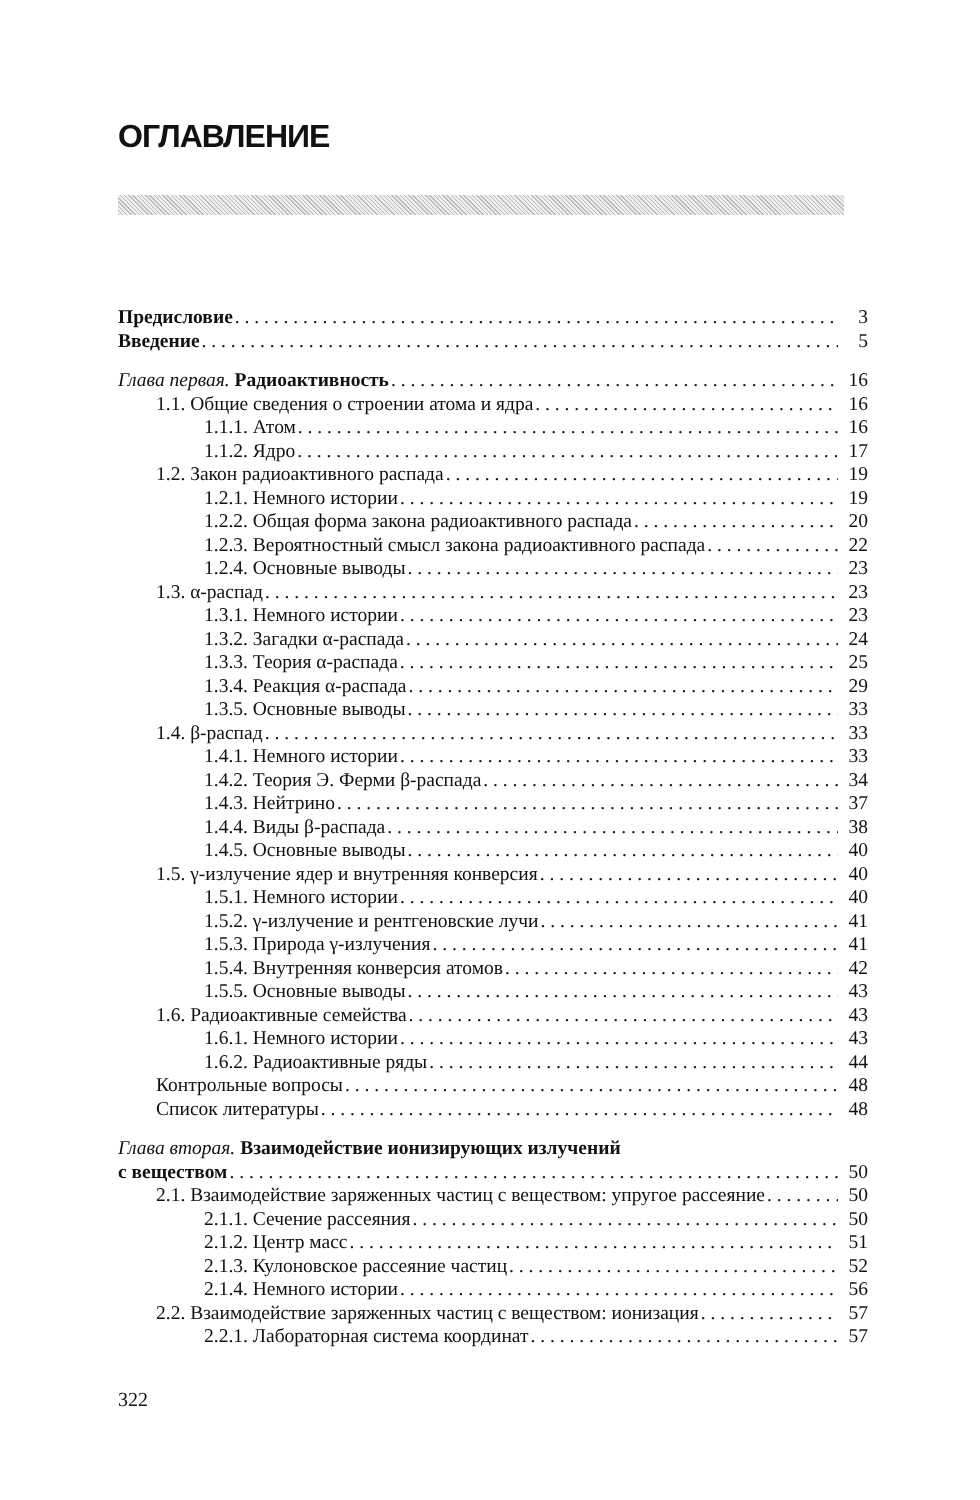ОГЛАВЛЕНИЕ
Предисловие 3
Введение 5
Глава первая. Радиоактивность 16
1.1. Общие сведения о строении атома и ядра 16
1.1.1. Атом 16
1.1.2. Ядро 17
1.2. Закон радиоактивного распада 19
1.2.1. Немного истории 19
1.2.2. Общая форма закона радиоактивного распада 20
1.2.3. Вероятностный смысл закона радиоактивного распада 22
1.2.4. Основные выводы 23
1.3. α-распад 23
1.3.1. Немного истории 23
1.3.2. Загадки α-распада 24
1.3.3. Теория α-распада 25
1.3.4. Реакция α-распада 29
1.3.5. Основные выводы 33
1.4. β-распад 33
1.4.1. Немного истории 33
1.4.2. Теория Э. Ферми β-распада 34
1.4.3. Нейтрино 37
1.4.4. Виды β-распада 38
1.4.5. Основные выводы 40
1.5. γ-излучение ядер и внутренняя конверсия 40
1.5.1. Немного истории 40
1.5.2. γ-излучение и рентгеновские лучи 41
1.5.3. Природа γ-излучения 41
1.5.4. Внутренняя конверсия атомов 42
1.5.5. Основные выводы 43
1.6. Радиоактивные семейства 43
1.6.1. Немного истории 43
1.6.2. Радиоактивные ряды 44
Контрольные вопросы 48
Список литературы 48
Глава вторая. Взаимодействие ионизирующих излучений
с веществом 50
2.1. Взаимодействие заряженных частиц с веществом: упругое рассеяние 50
2.1.1. Сечение рассеяния 50
2.1.2. Центр масс 51
2.1.3. Кулоновское рассеяние частиц 52
2.1.4. Немного истории 56
2.2. Взаимодействие заряженных частиц с веществом: ионизация 57
2.2.1. Лабораторная система координат 57
322